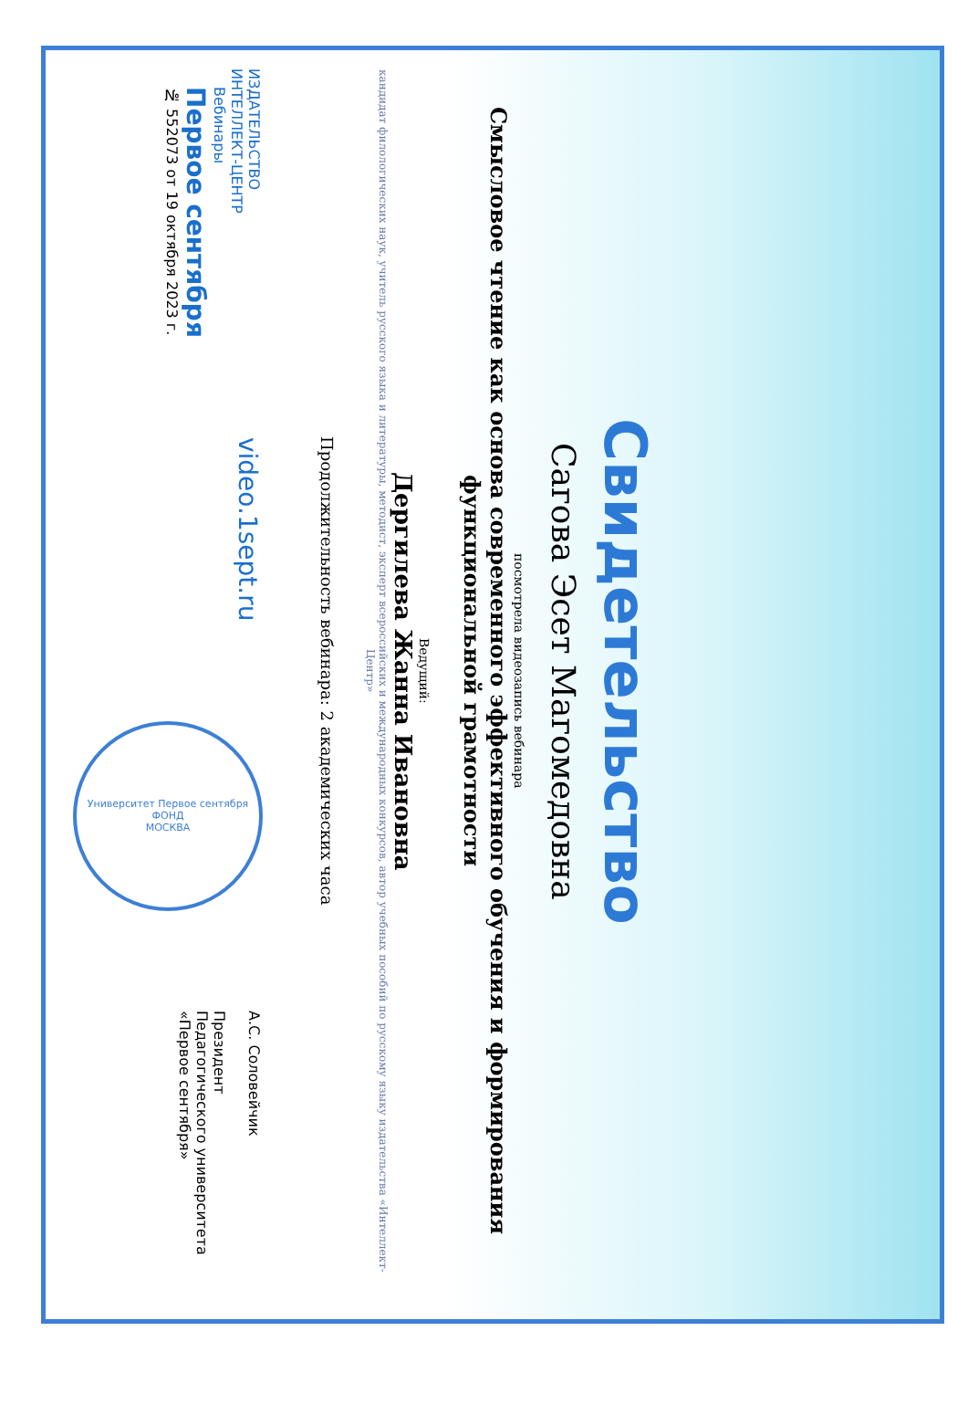Свидетельство
Сагова Эсет Магомедовна
посмотрела видеозапись вебинара
Смысловое чтение как основа современного эффективного обучения и формирования функциональной грамотности
Ведущий:
Дергилева Жанна Ивановна
кандидат филологических наук, учитель русского языка и литературы, методист, эксперт всероссийских и международных конкурсов, автор учебных пособий по русскому языку издательства «Интеллект-Центр»
Продолжительность вебинара: 2 академических часа
ИЗДАТЕЛЬСТВО
ИНТЕЛЛЕКТ-ЦЕНТР
Вебинары
Первое сентября
№ 552073 от 19 октября 2023 г.
video.1sept.ru
Университет Первое сентября
ФОНД
МОСКВА
А.С. Соловейчик
Президент
Педагогического университета
«Первое сентября»